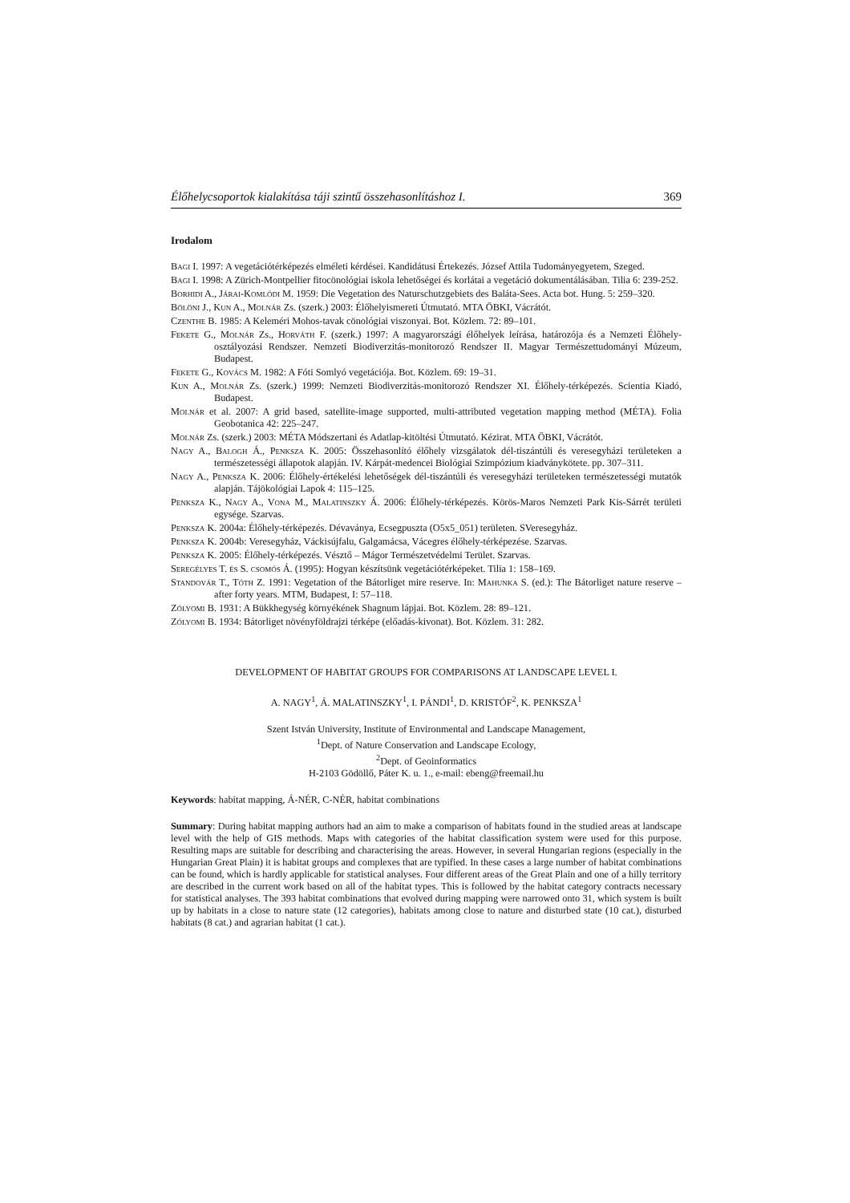Élőhelycsoportok kialakítása táji szintű összehasonlításhoz I. 369
Irodalom
Bagi I. 1997: A vegetációtérképezés elméleti kérdései. Kandidátusi Értekezés. József Attila Tudományegyetem, Szeged.
Bagi I. 1998: A Zürich-Montpellier fitocönológiai iskola lehetőségei és korlátai a vegetáció dokumentálásában. Tilia 6: 239-252.
Borhidi A., Járai-Komlódi M. 1959: Die Vegetation des Naturschutzgebiets des Baláta-Sees. Acta bot. Hung. 5: 259–320.
Bölöni J., Kun A., Molnár Zs. (szerk.) 2003: Élőhelyismereti Útmutató. MTA ÖBKI, Vácrátót.
Czenthe B. 1985: A Keleméri Mohos-tavak cönológiai viszonyai. Bot. Közlem. 72: 89–101.
Fekete G., Molnár Zs., Horváth F. (szerk.) 1997: A magyarországi élőhelyek leírása, határozója és a Nemzeti Élőhely-osztályozási Rendszer. Nemzeti Biodiverzitás-monitorozó Rendszer II. Magyar Természettudományi Múzeum, Budapest.
Fekete G., Kovács M. 1982: A Fóti Somlyó vegetációja. Bot. Közlem. 69: 19–31.
Kun A., Molnár Zs. (szerk.) 1999: Nemzeti Biodiverzitás-monitorozó Rendszer XI. Élőhely-térképezés. Scientia Kiadó, Budapest.
Molnár et al. 2007: A grid based, satellite-image supported, multi-attributed vegetation mapping method (MÉTA). Folia Geobotanica 42: 225–247.
Molnár Zs. (szerk.) 2003: MÉTA Módszertani és Adatlap-kitöltési Útmutató. Kézirat. MTA ÖBKI, Vácrátót.
Nagy A., Balogh Á., Penksza K. 2005: Összehasonlító élőhely vizsgálatok dél-tiszántúli és veresegyházi területeken a természetességi állapotok alapján. IV. Kárpát-medencei Biológiai Szimpózium kiadványkötete. pp. 307–311.
Nagy A., Penksza K. 2006: Élőhely-értékelési lehetőségek dél-tiszántúli és veresegyházi területeken természetességi mutatók alapján. Tájökológiai Lapok 4: 115–125.
Penksza K., Nagy A., Vona M., Malatinszky Á. 2006: Élőhely-térképezés. Körös-Maros Nemzeti Park Kis-Sárrét területi egysége. Szarvas.
Penksza K. 2004a: Élőhely-térképezés. Dévaványa, Ecsegpuszta (O5x5_051) területen. SVeresegyház.
Penksza K. 2004b: Veresegyház, Váckisújfalu, Galgamácsa, Vácegres élőhely-térképezése. Szarvas.
Penksza K. 2005: Élőhely-térképezés. Vésztő – Mágor Természetvédelmi Terület. Szarvas.
Seregélyes T. és S. csomós Á. (1995): Hogyan készítsünk vegetációtérképeket. Tilia 1: 158–169.
Standovár T., Tóth Z. 1991: Vegetation of the Bátorliget mire reserve. In: Mahunka S. (ed.): The Bátorliget nature reserve – after forty years. MTM, Budapest, I: 57–118.
Zólyomi B. 1931: A Bükkhegység környékének Shagnum lápjai. Bot. Közlem. 28: 89–121.
Zólyomi B. 1934: Bátorliget növényföldrajzi térképe (előadás-kivonat). Bot. Közlem. 31: 282.
DEVELOPMENT OF HABITAT GROUPS FOR COMPARISONS AT LANDSCAPE LEVEL I.
A. NAGY<sup>1</sup>, Á. MALATINSZKY<sup>1</sup>, I. PÁNDI<sup>1</sup>, D. KRISTÓF<sup>2</sup>, K. PENKSZA<sup>1</sup>
Szent István University, Institute of Environmental and Landscape Management,
<sup>1</sup> Dept. of Nature Conservation and Landscape Ecology,
<sup>2</sup> Dept. of Geoinformatics
H-2103 Gödöllő, Páter K. u. 1., e-mail: ebeng@freemail.hu
Keywords: habitat mapping, Á-NÉR, C-NÉR, habitat combinations
Summary: During habitat mapping authors had an aim to make a comparison of habitats found in the studied areas at landscape level with the help of GIS methods. Maps with categories of the habitat classification system were used for this purpose. Resulting maps are suitable for describing and characterising the areas. However, in several Hungarian regions (especially in the Hungarian Great Plain) it is habitat groups and complexes that are typified. In these cases a large number of habitat combinations can be found, which is hardly applicable for statistical analyses. Four different areas of the Great Plain and one of a hilly territory are described in the current work based on all of the habitat types. This is followed by the habitat category contracts necessary for statistical analyses. The 393 habitat combinations that evolved during mapping were narrowed onto 31, which system is built up by habitats in a close to nature state (12 categories), habitats among close to nature and disturbed state (10 cat.), disturbed habitats (8 cat.) and agrarian habitat (1 cat.).